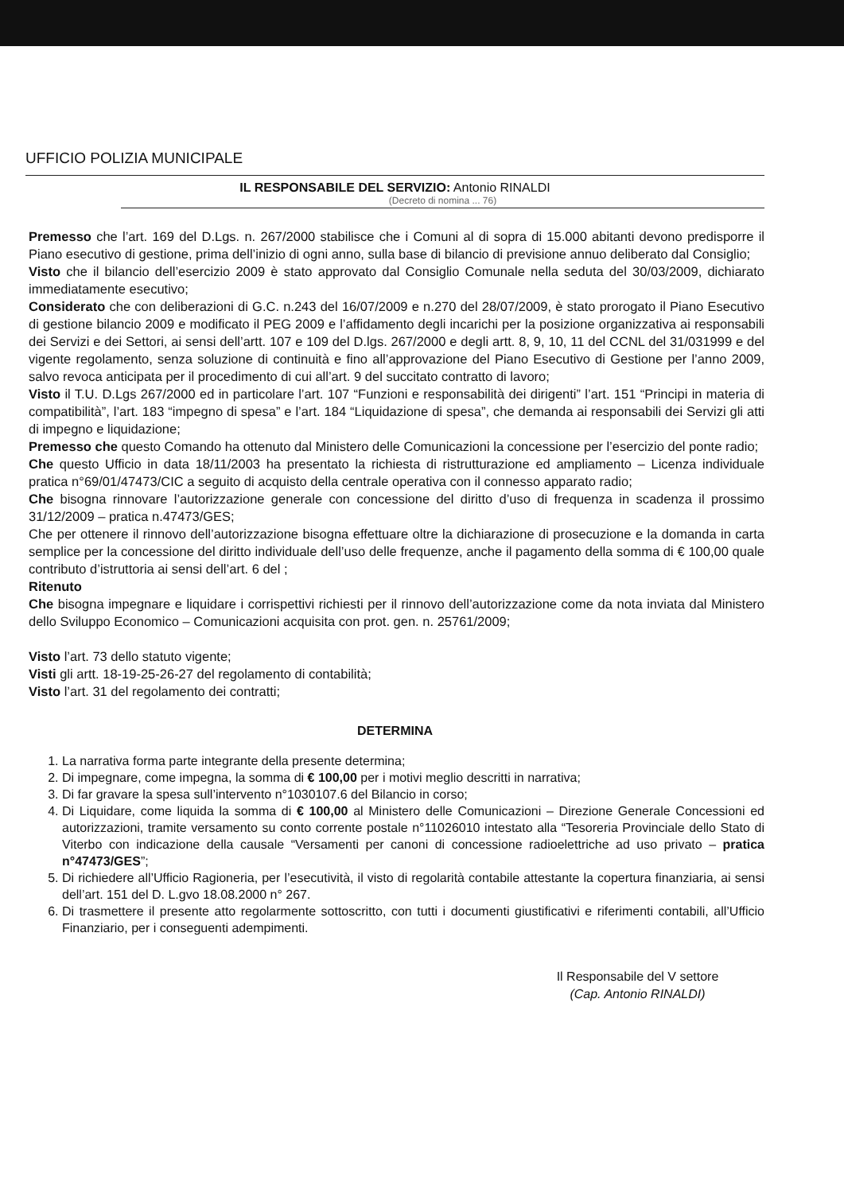UFFICIO POLIZIA MUNICIPALE
IL RESPONSABILE DEL SERVIZIO: Antonio RINALDI
(Decreto di nomina ... 76)
Premesso che l’art. 169 del D.Lgs. n. 267/2000 stabilisce che i Comuni al di sopra di 15.000 abitanti devono predisporre il Piano esecutivo di gestione, prima dell’inizio di ogni anno, sulla base di bilancio di previsione annuo deliberato dal Consiglio;
Visto che il bilancio dell’esercizio 2009 è stato approvato dal Consiglio Comunale nella seduta del 30/03/2009, dichiarato immediatamente esecutivo;
Considerato che con deliberazioni di G.C. n.243 del 16/07/2009 e n.270 del 28/07/2009, è stato prorogato il Piano Esecutivo di gestione bilancio 2009 e modificato il PEG 2009 e l’affidamento degli incarichi per la posizione organizzativa ai responsabili dei Servizi e dei Settori, ai sensi dell’artt. 107 e 109 del D.lgs. 267/2000 e degli artt. 8, 9, 10, 11 del CCNL del 31/031999 e del vigente regolamento, senza soluzione di continuità e fino all’approvazione del Piano Esecutivo di Gestione per l’anno 2009, salvo revoca anticipata per il procedimento di cui all’art. 9 del succitato contratto di lavoro;
Visto il T.U. D.Lgs 267/2000 ed in particolare l’art. 107 “Funzioni e responsabilità dei dirigenti” l’art. 151 “Principi in materia di compatibilità”, l’art. 183 “impegno di spesa” e l’art. 184 “Liquidazione di spesa”, che demanda ai responsabili dei Servizi gli atti di impegno e liquidazione;
Premesso che questo Comando ha ottenuto dal Ministero delle Comunicazioni la concessione per l’esercizio del ponte radio;
Che questo Ufficio in data 18/11/2003 ha presentato la richiesta di ristrutturazione ed ampliamento – Licenza individuale pratica n°69/01/47473/CIC a seguito di acquisto della centrale operativa con il connesso apparato radio;
Che bisogna rinnovare l’autorizzazione generale con concessione del diritto d’uso di frequenza in scadenza il prossimo 31/12/2009 – pratica n.47473/GES;
Che per ottenere il rinnovo dell’autorizzazione bisogna effettuare oltre la dichiarazione di prosecuzione e la domanda in carta semplice per la concessione del diritto individuale dell’uso delle frequenze, anche il pagamento della somma di € 100,00 quale contributo d’istruttoria ai sensi dell’art. 6 del ;
Ritenuto
Che bisogna impegnare e liquidare i corrispettivi richiesti per il rinnovo dell’autorizzazione come da nota inviata dal Ministero dello Sviluppo Economico – Comunicazioni acquisita con prot. gen. n. 25761/2009;
Visto l’art. 73 dello statuto vigente;
Visti gli artt. 18-19-25-26-27 del regolamento di contabilità;
Visto l’art. 31 del regolamento dei contratti;
DETERMINA
1. La narrativa forma parte integrante della presente determina;
2. Di impegnare, come impegna, la somma di € 100,00 per i motivi meglio descritti in narrativa;
3. Di far gravare la spesa sull’intervento n°1030107.6 del Bilancio in corso;
4. Di Liquidare, come liquida la somma di € 100,00 al Ministero delle Comunicazioni – Direzione Generale Concessioni ed autorizzazioni, tramite versamento su conto corrente postale n°11026010 intestato alla “Tesoreria Provinciale dello Stato di Viterbo con indicazione della causale “Versamenti per canoni di concessione radioelettriche ad uso privato – pratica n°47473/GES”;
5. Di richiedere all’Ufficio Ragioneria, per l’esecutività, il visto di regolarità contabile attestante la copertura finanziaria, ai sensi dell’art. 151 del D. L.gvo 18.08.2000 n° 267.
6. Di trasmettere il presente atto regolarmente sottoscritto, con tutti i documenti giustificativi e riferimenti contabili, all’Ufficio Finanziario, per i conseguenti adempimenti.
Il Responsabile del V settore
(Cap. Antonio RINALDI)